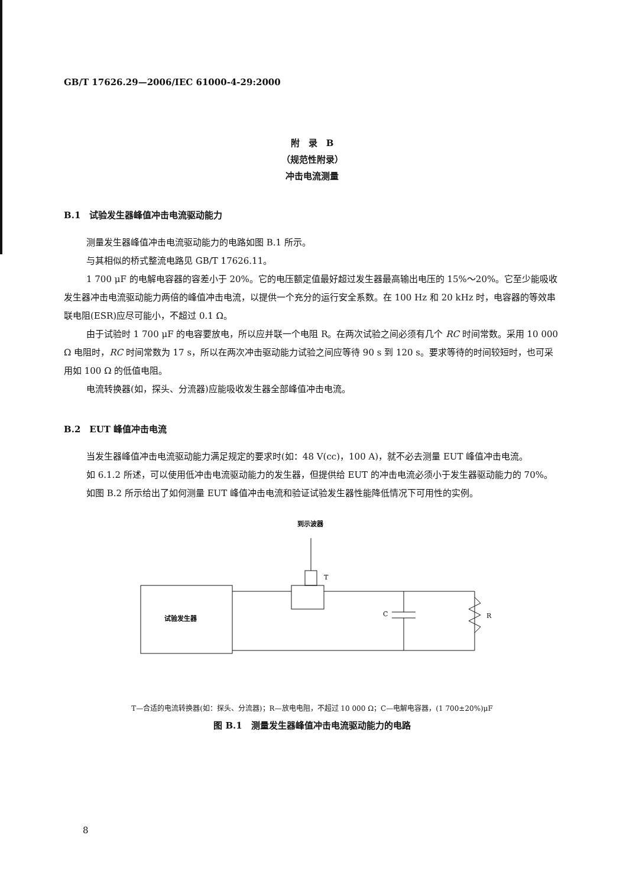GB/T 17626.29—2006/IEC 61000-4-29:2000
附　录　B
（规范性附录）
冲击电流测量
B.1　试验发生器峰值冲击电流驱动能力
测量发生器峰值冲击电流驱动能力的电路如图 B.1 所示。
与其相似的桥式整流电路见 GB/T 17626.11。
1 700 μF 的电解电容器的容差小于 20%。它的电压额定值最好超过发生器最高输出电压的 15%～20%。它至少能吸收发生器冲击电流驱动能力两倍的峰值冲击电流，以提供一个充分的运行安全系数。在 100 Hz 和 20 kHz 时，电容器的等效串联电阻(ESR)应尽可能小，不超过 0.1 Ω。
由于试验时 1 700 μF 的电容要放电，所以应并联一个电阻 R。在两次试验之间必须有几个 RC 时间常数。采用 10 000 Ω 电阻时，RC 时间常数为 17 s，所以在两次冲击驱动能力试验之间应等待 90 s 到 120 s。要求等待的时间较短时，也可采用如 100 Ω 的低值电阻。
电流转换器(如，探头、分流器)应能吸收发生器全部峰值冲击电流。
B.2　EUT 峰值冲击电流
当发生器峰值冲击电流驱动能力满足规定的要求时(如：48 V(cc)，100 A)，就不必去测量 EUT 峰值冲击电流。
如 6.1.2 所述，可以使用低冲击电流驱动能力的发生器，但提供给 EUT 的冲击电流必须小于发生器驱动能力的 70%。
如图 B.2 所示给出了如何测量 EUT 峰值冲击电流和验证试验发生器性能降低情况下可用性的实例。
到示波器
T
试验发生器
C
R
T—合适的电流转换器(如：探头、分流器)；R—放电电阻，不超过 10 000 Ω；C—电解电容器，(1 700±20%)μF
图 B.1　测量发生器峰值冲击电流驱动能力的电路
8